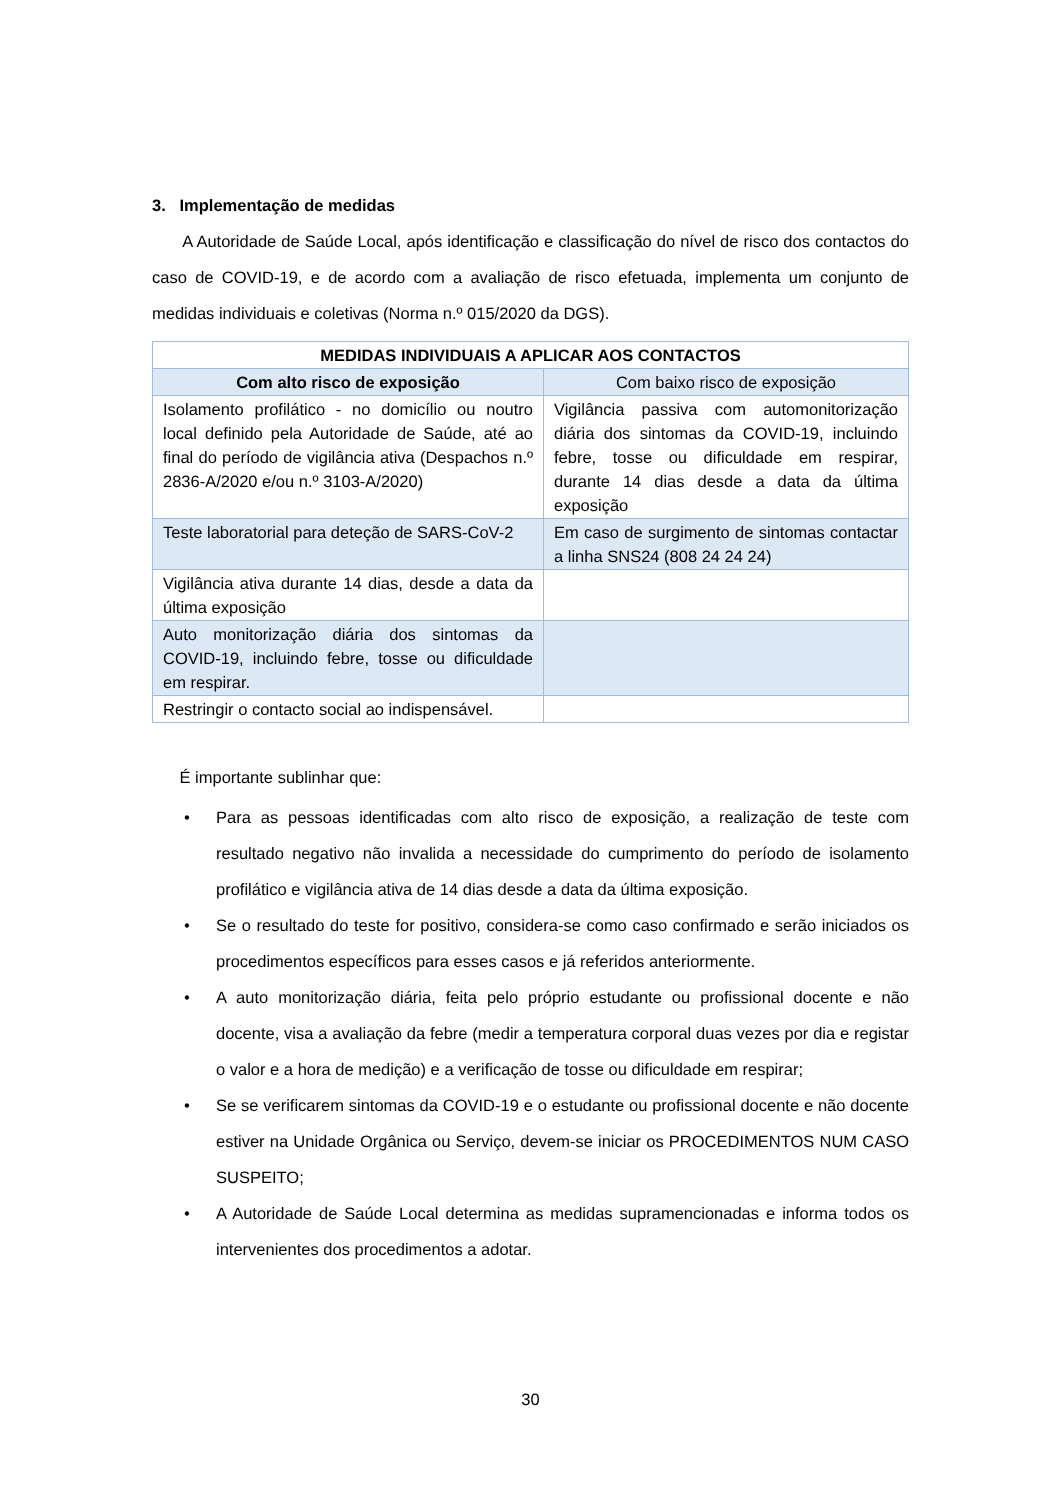3. Implementação de medidas
A Autoridade de Saúde Local, após identificação e classificação do nível de risco dos contactos do caso de COVID-19, e de acordo com a avaliação de risco efetuada, implementa um conjunto de medidas individuais e coletivas (Norma n.º 015/2020 da DGS).
| MEDIDAS INDIVIDUAIS A APLICAR AOS CONTACTOS | |
| --- | --- |
| Com alto risco de exposição | Com baixo risco de exposição |
| Isolamento profilático - no domicílio ou noutro local definido pela Autoridade de Saúde, até ao final do período de vigilância ativa (Despachos n.º 2836-A/2020 e/ou n.º 3103-A/2020) | Vigilância passiva com automonitorização diária dos sintomas da COVID-19, incluindo febre, tosse ou dificuldade em respirar, durante 14 dias desde a data da última exposição |
| Teste laboratorial para deteção de SARS-CoV-2 | Em caso de surgimento de sintomas contactar a linha SNS24 (808 24 24 24) |
| Vigilância ativa durante 14 dias, desde a data da última exposição | |
| Auto monitorização diária dos sintomas da COVID-19, incluindo febre, tosse ou dificuldade em respirar. | |
| Restringir o contacto social ao indispensável. | |
É importante sublinhar que:
• Para as pessoas identificadas com alto risco de exposição, a realização de teste com resultado negativo não invalida a necessidade do cumprimento do período de isolamento profilático e vigilância ativa de 14 dias desde a data da última exposição.
• Se o resultado do teste for positivo, considera-se como caso confirmado e serão iniciados os procedimentos específicos para esses casos e já referidos anteriormente.
• A auto monitorização diária, feita pelo próprio estudante ou profissional docente e não docente, visa a avaliação da febre (medir a temperatura corporal duas vezes por dia e registar o valor e a hora de medição) e a verificação de tosse ou dificuldade em respirar;
• Se se verificarem sintomas da COVID-19 e o estudante ou profissional docente e não docente estiver na Unidade Orgânica ou Serviço, devem-se iniciar os PROCEDIMENTOS NUM CASO SUSPEITO;
• A Autoridade de Saúde Local determina as medidas supramencionadas e informa todos os intervenientes dos procedimentos a adotar.
30